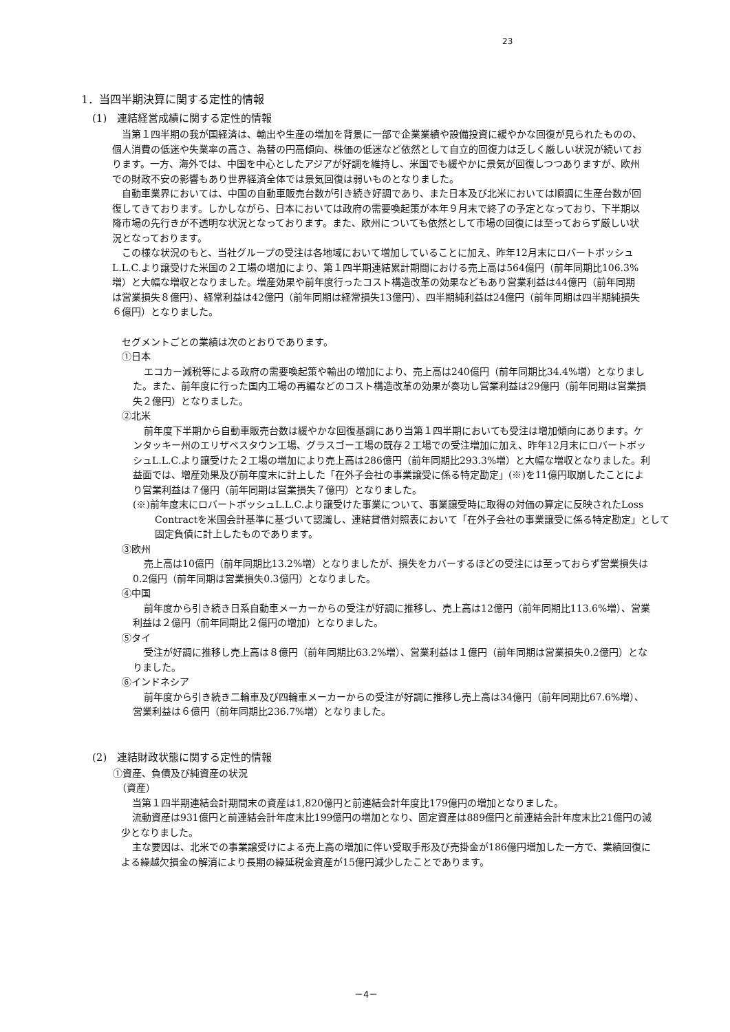23
1．当四半期決算に関する定性的情報
(1)　連結経営成績に関する定性的情報
当第１四半期の我が国経済は、輸出や生産の増加を背景に一部で企業業績や設備投資に緩やかな回復が見られたものの、個人消費の低迷や失業率の高さ、為替の円高傾向、株価の低迷など依然として自立的回復力は乏しく厳しい状況が続いております。一方、海外では、中国を中心としたアジアが好調を維持し、米国でも緩やかに景気が回復しつつありますが、欧州での財政不安の影響もあり世界経済全体では景気回復は弱いものとなりました。
自動車業界においては、中国の自動車販売台数が引き続き好調であり、また日本及び北米においては順調に生産台数が回復してきております。しかしながら、日本においては政府の需要喚起策が本年９月末で終了の予定となっており、下半期以降市場の先行きが不透明な状況となっております。また、欧州についても依然として市場の回復には至っておらず厳しい状況となっております。
この様な状況のもと、当社グループの受注は各地域において増加していることに加え、昨年12月末にロバートボッシュL.L.C.より譲受けた米国の２工場の増加により、第１四半期連結累計期間における売上高は564億円（前年同期比106.3%増）と大幅な増収となりました。増産効果や前年度行ったコスト構造改革の効果などもあり営業利益は44億円（前年同期は営業損失８億円）、経常利益は42億円（前年同期は経常損失13億円）、四半期純利益は24億円（前年同期は四半期純損失６億円）となりました。
セグメントごとの業績は次のとおりであります。
①日本
エコカー減税等による政府の需要喚起策や輸出の増加により、売上高は240億円（前年同期比34.4%増）となりました。また、前年度に行った国内工場の再編などのコスト構造改革の効果が奏功し営業利益は29億円（前年同期は営業損失２億円）となりました。
②北米
前年度下半期から自動車販売台数は緩やかな回復基調にあり当第１四半期においても受注は増加傾向にあります。ケンタッキー州のエリザベスタウン工場、グラスゴー工場の既存２工場での受注増加に加え、昨年12月末にロバートボッシュL.L.C.より譲受けた２工場の増加により売上高は286億円（前年同期比293.3%増）と大幅な増収となりました。利益面では、増産効果及び前年度末に計上した「在外子会社の事業譲受に係る特定勘定」(※)を11億円取崩したことにより営業利益は７億円（前年同期は営業損失７億円）となりました。
(※)前年度末にロバートボッシュL.L.C.より譲受けた事業について、事業譲受時に取得の対価の算定に反映されたLoss Contractを米国会計基準に基づいて認識し、連結貸借対照表において「在外子会社の事業譲受に係る特定勘定」として固定負債に計上したものであります。
③欧州
売上高は10億円（前年同期比13.2%増）となりましたが、損失をカバーするほどの受注には至っておらず営業損失は0.2億円（前年同期は営業損失0.3億円）となりました。
④中国
前年度から引き続き日系自動車メーカーからの受注が好調に推移し、売上高は12億円（前年同期比113.6%増）、営業利益は２億円（前年同期比２億円の増加）となりました。
⑤タイ
受注が好調に推移し売上高は８億円（前年同期比63.2%増）、営業利益は１億円（前年同期は営業損失0.2億円）となりました。
⑥インドネシア
前年度から引き続き二輪車及び四輪車メーカーからの受注が好調に推移し売上高は34億円（前年同期比67.6%増）、営業利益は６億円（前年同期比236.7%増）となりました。
(2)　連結財政状態に関する定性的情報
①資産、負債及び純資産の状況
（資産）
当第１四半期連結会計期間末の資産は1,820億円と前連結会計年度比179億円の増加となりました。
流動資産は931億円と前連結会計年度末比199億円の増加となり、固定資産は889億円と前連結会計年度末比21億円の減少となりました。
主な要因は、北米での事業譲受けによる売上高の増加に伴い受取手形及び売掛金が186億円増加した一方で、業績回復による繰越欠損金の解消により長期の繰延税金資産が15億円減少したことであります。
－4－